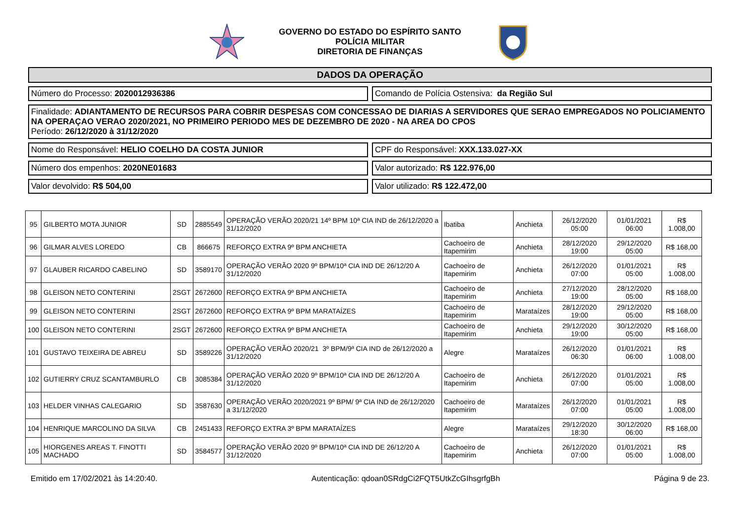GOVERNO DO ESTADO DO ESPÍRITO SANTO
POLÍCIA MILITAR
DIRETORIA DE FINANÇAS
DADOS DA OPERAÇÃO
Número do Processo: 2020012936386
Comando de Polícia Ostensiva: da Região Sul
Finalidade: ADIANTAMENTO DE RECURSOS PARA COBRIR DESPESAS COM CONCESSAO DE DIARIAS A SERVIDORES QUE SERAO EMPREGADOS NO POLICIAMENTO NA OPERAÇAO VERAO 2020/2021, NO PRIMEIRO PERIODO MES DE DEZEMBRO DE 2020 - NA AREA DO CPOS
Período: 26/12/2020 à 31/12/2020
Nome do Responsável: HELIO COELHO DA COSTA JUNIOR
CPF do Responsável: XXX.133.027-XX
Número dos empenhos: 2020NE01683
Valor autorizado: R$ 122.976,00
Valor devolvido: R$ 504,00 Valor utilizado: R$ 122.472,00
| 95 | GILBERTO MOTA JUNIOR | SD | 2885549 | OPERAÇÃO VERÃO 2020/21 14º BPM 10ª CIA IND de 26/12/2020 a 31/12/2020 | Ibatiba | Anchieta | 26/12/2020 05:00 | 01/01/2021 06:00 | R$ 1.008,00 |
| 96 | GILMAR ALVES LOREDO | CB | 866675 | REFORÇO EXTRA 9º BPM ANCHIETA | Cachoeiro de Itapemirim | Anchieta | 28/12/2020 19:00 | 29/12/2020 05:00 | R$ 168,00 |
| 97 | GLAUBER RICARDO CABELINO | SD | 3589170 | OPERAÇÃO VERÃO 2020 9º BPM/10ª CIA IND DE 26/12/20 A 31/12/2020 | Cachoeiro de Itapemirim | Anchieta | 26/12/2020 07:00 | 01/01/2021 05:00 | R$ 1.008,00 |
| 98 | GLEISON NETO CONTERINI | 2SGT | 2672600 | REFORÇO EXTRA 9º BPM ANCHIETA | Cachoeiro de Itapemirim | Anchieta | 27/12/2020 19:00 | 28/12/2020 05:00 | R$ 168,00 |
| 99 | GLEISON NETO CONTERINI | 2SGT | 2672600 | REFORÇO EXTRA 9º BPM MARATAÍZES | Cachoeiro de Itapemirim | Marataízes | 28/12/2020 19:00 | 29/12/2020 05:00 | R$ 168,00 |
| 100 | GLEISON NETO CONTERINI | 2SGT | 2672600 | REFORÇO EXTRA 9º BPM ANCHIETA | Cachoeiro de Itapemirim | Anchieta | 29/12/2020 19:00 | 30/12/2020 05:00 | R$ 168,00 |
| 101 | GUSTAVO TEIXEIRA DE ABREU | SD | 3589226 | OPERAÇÃO VERÃO 2020/21 3º BPM/9ª CIA IND de 26/12/2020 a 31/12/2020 | Alegre | Marataízes | 26/12/2020 06:30 | 01/01/2021 06:00 | R$ 1.008,00 |
| 102 | GUTIERRY CRUZ SCANTAMBURLO | CB | 3085384 | OPERAÇÃO VERÃO 2020 9º BPM/10ª CIA IND DE 26/12/20 A 31/12/2020 | Cachoeiro de Itapemirim | Anchieta | 26/12/2020 07:00 | 01/01/2021 05:00 | R$ 1.008,00 |
| 103 | HELDER VINHAS CALEGARIO | SD | 3587630 | OPERAÇÃO VERÃO 2020/2021 9º BPM/ 9ª CIA IND de 26/12/2020 a 31/12/2020 | Cachoeiro de Itapemirim | Marataízes | 26/12/2020 07:00 | 01/01/2021 05:00 | R$ 1.008,00 |
| 104 | HENRIQUE MARCOLINO DA SILVA | CB | 2451433 | REFORÇO EXTRA 3º BPM MARATAÍZES | Alegre | Marataízes | 29/12/2020 18:30 | 30/12/2020 06:00 | R$ 168,00 |
| 105 | HIORGENES AREAS T. FINOTTI MACHADO | SD | 3584577 | OPERAÇÃO VERÃO 2020 9º BPM/10ª CIA IND DE 26/12/20 A 31/12/2020 | Cachoeiro de Itapemirim | Anchieta | 26/12/2020 07:00 | 01/01/2021 05:00 | R$ 1.008,00 |
Emitido em 17/02/2021 às 14:20:40. Autenticação: qdoan0SRdgCi2FQT5UtkZcGIhsgrfgBh Página 9 de 23.